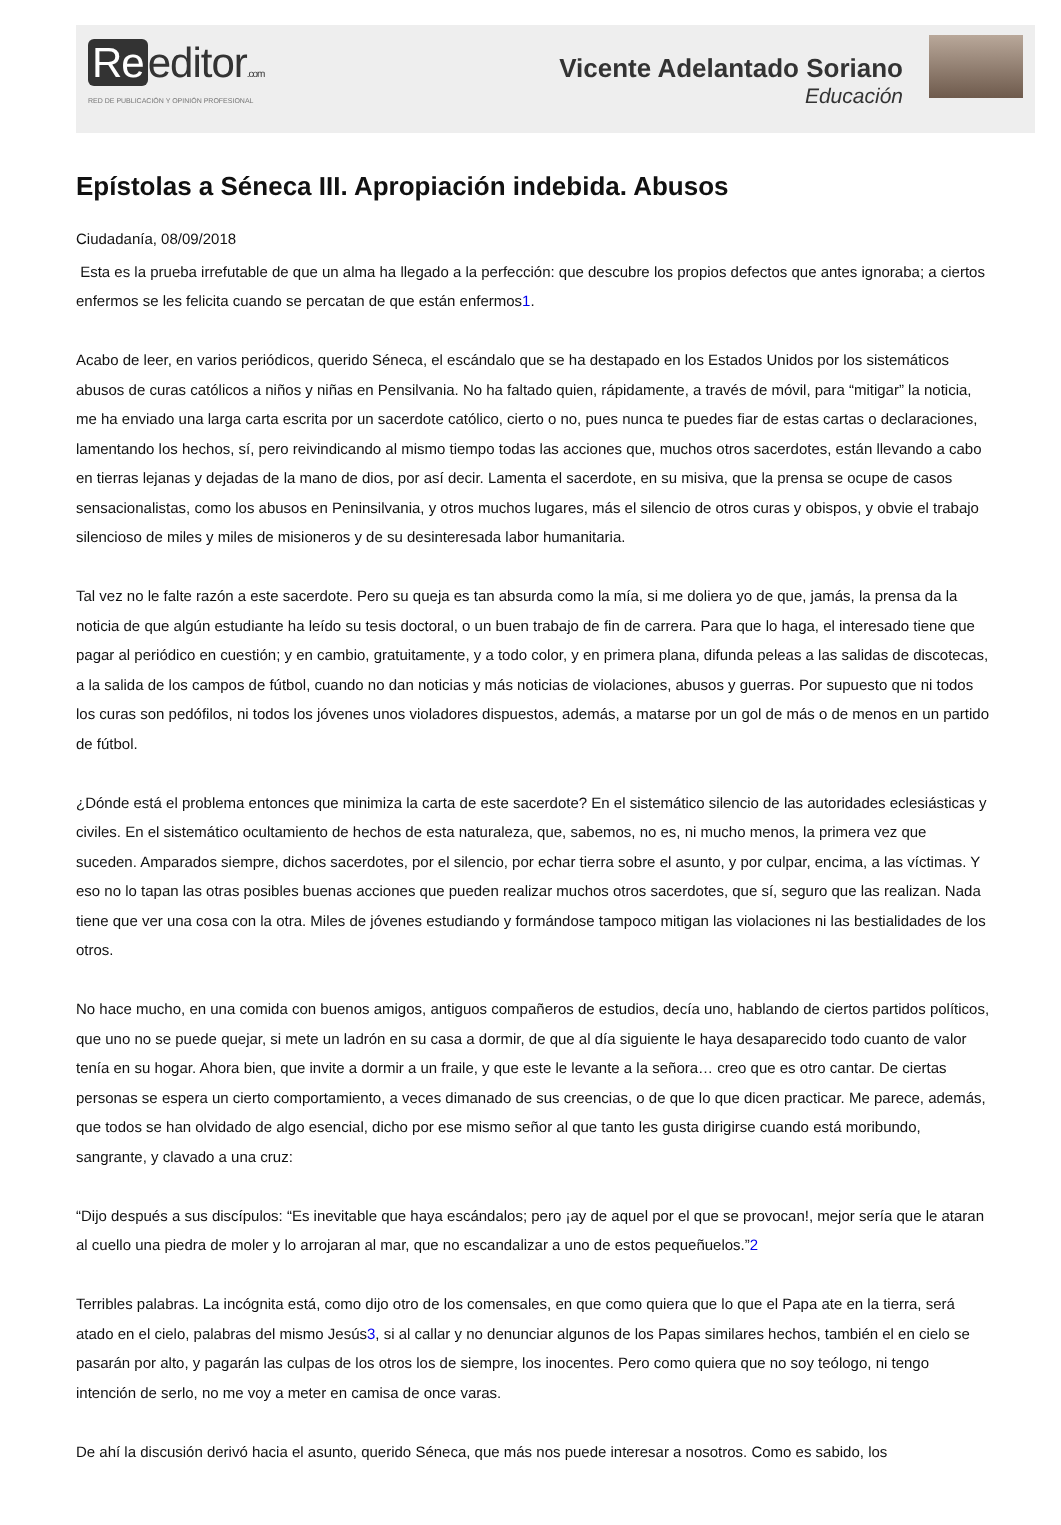Re editor.com
RED DE PUBLICACIÓN Y OPINIÓN PROFESIONAL
Vicente Adelantado Soriano
Educación
Epístolas a Séneca III. Apropiación indebida. Abusos
Ciudadanía, 08/09/2018
Esta es la prueba irrefutable de que un alma ha llegado a la perfección: que descubre los propios defectos que antes ignoraba; a ciertos enfermos se les felicita cuando se percatan de que están enfermos1.
Acabo de leer, en varios periódicos, querido Séneca, el escándalo que se ha destapado en los Estados Unidos por los sistemáticos abusos de curas católicos a niños y niñas en Pensilvania. No ha faltado quien, rápidamente, a través de móvil, para “mitigar” la noticia, me ha enviado una larga carta escrita por un sacerdote católico, cierto o no, pues nunca te puedes fiar de estas cartas o declaraciones, lamentando los hechos, sí, pero reivindicando al mismo tiempo todas las acciones que, muchos otros sacerdotes, están llevando a cabo en tierras lejanas y dejadas de la mano de dios, por así decir. Lamenta el sacerdote, en su misiva, que la prensa se ocupe de casos sensacionalistas, como los abusos en Peninsilvania, y otros muchos lugares, más el silencio de otros curas y obispos, y obvie el trabajo silencioso de miles y miles de misioneros y de su desinteresada labor humanitaria.
Tal vez no le falte razón a este sacerdote. Pero su queja es tan absurda como la mía, si me doliera yo de que, jamás, la prensa da la noticia de que algún estudiante ha leído su tesis doctoral, o un buen trabajo de fin de carrera. Para que lo haga, el interesado tiene que pagar al periódico en cuestión; y en cambio, gratuitamente, y a todo color, y en primera plana, difunda peleas a las salidas de discotecas, a la salida de los campos de fútbol, cuando no dan noticias y más noticias de violaciones, abusos y guerras. Por supuesto que ni todos los curas son pedófilos, ni todos los jóvenes unos violadores dispuestos, además, a matarse por un gol de más o de menos en un partido de fútbol.
¿Dónde está el problema entonces que minimiza la carta de este sacerdote? En el sistemático silencio de las autoridades eclesiásticas y civiles. En el sistemático ocultamiento de hechos de esta naturaleza, que, sabemos, no es, ni mucho menos, la primera vez que suceden. Amparados siempre, dichos sacerdotes, por el silencio, por echar tierra sobre el asunto, y por culpar, encima, a las víctimas. Y eso no lo tapan las otras posibles buenas acciones que pueden realizar muchos otros sacerdotes, que sí, seguro que las realizan. Nada tiene que ver una cosa con la otra. Miles de jóvenes estudiando y formándose tampoco mitigan las violaciones ni las bestialidades de los otros.
No hace mucho, en una comida con buenos amigos, antiguos compañeros de estudios, decía uno, hablando de ciertos partidos políticos, que uno no se puede quejar, si mete un ladrón en su casa a dormir, de que al día siguiente le haya desaparecido todo cuanto de valor tenía en su hogar. Ahora bien, que invite a dormir a un fraile, y que este le levante a la señora… creo que es otro cantar. De ciertas personas se espera un cierto comportamiento, a veces dimanado de sus creencias, o de que lo que dicen practicar. Me parece, además, que todos se han olvidado de algo esencial, dicho por ese mismo señor al que tanto les gusta dirigirse cuando está moribundo, sangrante, y clavado a una cruz:
“Dijo después a sus discípulos: “Es inevitable que haya escándalos; pero ¡ay de aquel por el que se provocan!, mejor sería que le ataran al cuello una piedra de moler y lo arrojaran al mar, que no escandalizar a uno de estos pequeñuelos.”2
Terribles palabras. La incógnita está, como dijo otro de los comensales, en que como quiera que lo que el Papa ate en la tierra, será atado en el cielo, palabras del mismo Jesús3, si al callar y no denunciar algunos de los Papas similares hechos, también el en cielo se pasarán por alto, y pagarán las culpas de los otros los de siempre, los inocentes. Pero como quiera que no soy teólogo, ni tengo intención de serlo, no me voy a meter en camisa de once varas.
De ahí la discusión derivó hacia el asunto, querido Séneca, que más nos puede interesar a nosotros. Como es sabido, los